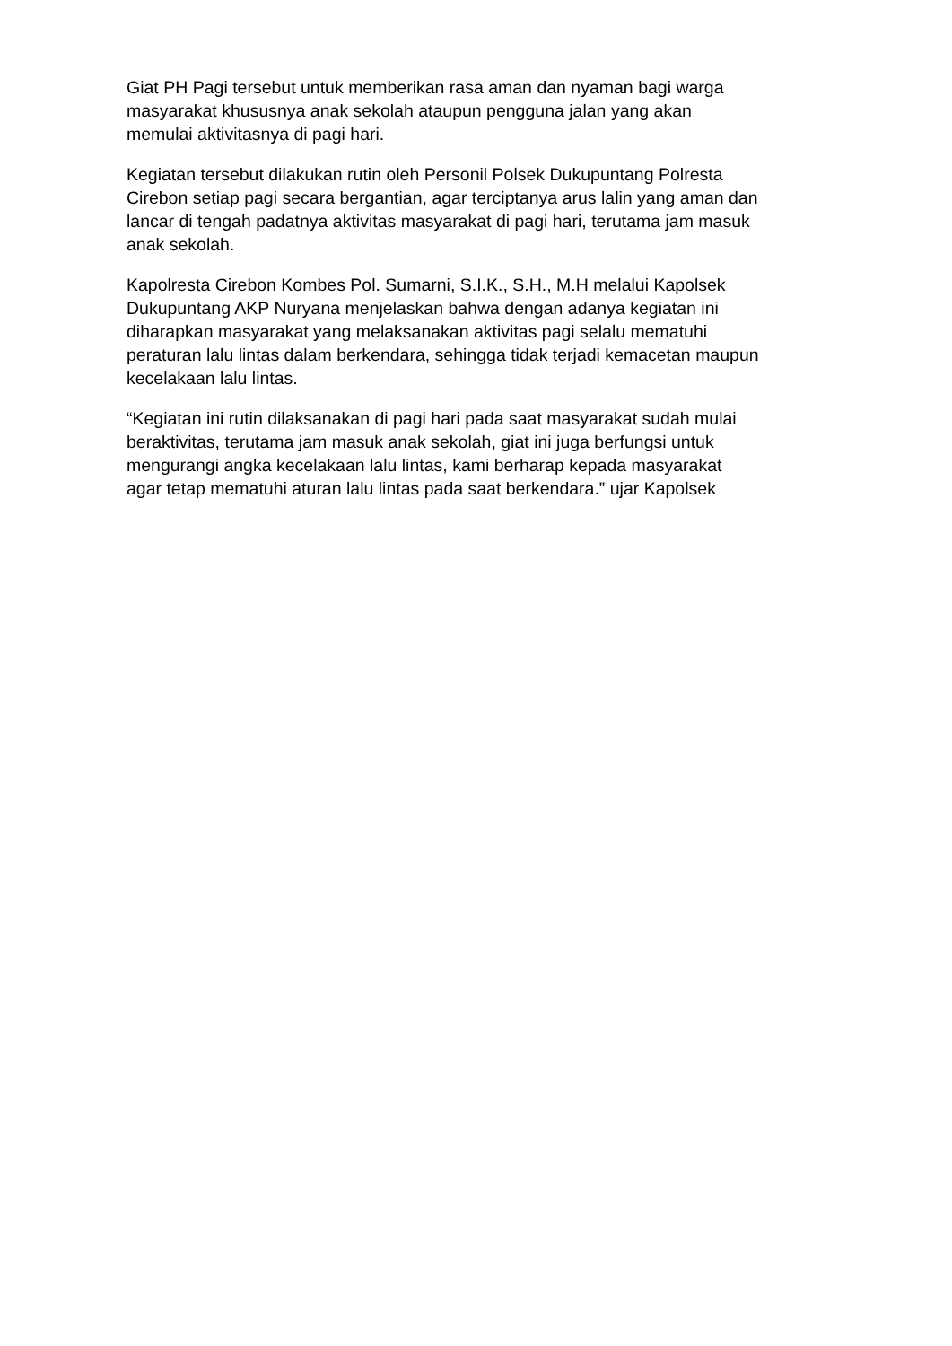Giat PH Pagi tersebut untuk memberikan rasa aman dan nyaman bagi warga
masyarakat khususnya anak sekolah ataupun pengguna jalan yang akan
memulai aktivitasnya di pagi hari.
Kegiatan tersebut dilakukan rutin oleh Personil Polsek Dukupuntang Polresta
Cirebon setiap pagi secara bergantian, agar terciptanya arus lalin yang aman dan
lancar di tengah padatnya aktivitas masyarakat di pagi hari, terutama jam masuk
anak sekolah.
Kapolresta Cirebon Kombes Pol. Sumarni, S.I.K., S.H., M.H melalui Kapolsek
Dukupuntang AKP Nuryana menjelaskan bahwa dengan adanya kegiatan ini
diharapkan masyarakat yang melaksanakan aktivitas pagi selalu mematuhi
peraturan lalu lintas dalam berkendara, sehingga tidak terjadi kemacetan maupun
kecelakaan lalu lintas.
“Kegiatan ini rutin dilaksanakan di pagi hari pada saat masyarakat sudah mulai
beraktivitas, terutama jam masuk anak sekolah, giat ini juga berfungsi untuk
mengurangi angka kecelakaan lalu lintas, kami berharap kepada masyarakat
agar tetap mematuhi aturan lalu lintas pada saat berkendara.” ujar Kapolsek